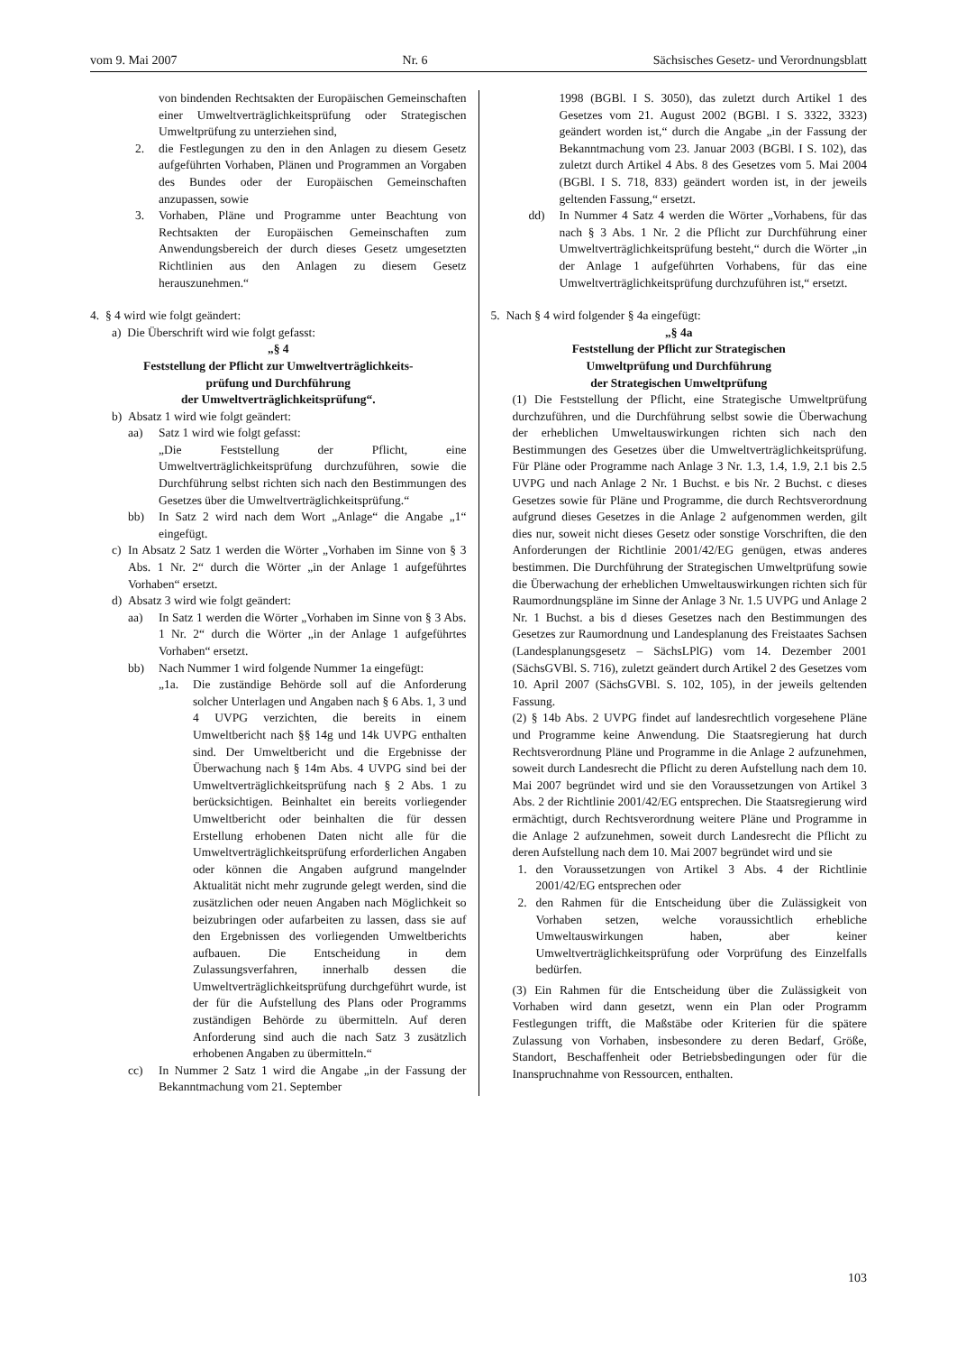vom 9. Mai 2007 Nr. 6 Sächsisches Gesetz- und Verordnungsblatt
von bindenden Rechtsakten der Europäischen Gemeinschaften einer Umweltverträglichkeitsprüfung oder Strategischen Umweltprüfung zu unterziehen sind,
2. die Festlegungen zu den in den Anlagen zu diesem Gesetz aufgeführten Vorhaben, Plänen und Programmen an Vorgaben des Bundes oder der Europäischen Gemeinschaften anzupassen, sowie
3. Vorhaben, Pläne und Programme unter Beachtung von Rechtsakten der Europäischen Gemeinschaften zum Anwendungsbereich der durch dieses Gesetz umgesetzten Richtlinien aus den Anlagen zu diesem Gesetz herauszunehmen.“
4. § 4 wird wie folgt geändert:
a) Die Überschrift wird wie folgt gefasst:
„§ 4
Feststellung der Pflicht zur Umweltverträglichkeits-
prüfung und Durchführung
der Umweltverträglichkeitsprüfung“.
b) Absatz 1 wird wie folgt geändert:
aa) Satz 1 wird wie folgt gefasst:
„Die Feststellung der Pflicht, eine Umweltverträglichkeitsprüfung durchzuführen, sowie die Durchführung selbst richten sich nach den Bestimmungen des Gesetzes über die Umweltverträglichkeitsprüfung.“
bb) In Satz 2 wird nach dem Wort „Anlage“ die Angabe „1“ eingefügt.
c) In Absatz 2 Satz 1 werden die Wörter „Vorhaben im Sinne von § 3 Abs. 1 Nr. 2“ durch die Wörter „in der Anlage 1 aufgeführtes Vorhaben“ ersetzt.
d) Absatz 3 wird wie folgt geändert:
aa) In Satz 1 werden die Wörter „Vorhaben im Sinne von § 3 Abs. 1 Nr. 2“ durch die Wörter „in der Anlage 1 aufgeführtes Vorhaben“ ersetzt.
bb) Nach Nummer 1 wird folgende Nummer 1a eingefügt:
„1a. Die zuständige Behörde soll auf die Anforderung solcher Unterlagen und Angaben nach § 6 Abs. 1, 3 und 4 UVPG verzichten, die bereits in einem Umweltbericht nach §§ 14g und 14k UVPG enthalten sind. Der Umweltbericht und die Ergebnisse der Überwachung nach § 14m Abs. 4 UVPG sind bei der Umweltverträglichkeitsprüfung nach § 2 Abs. 1 zu berücksichtigen. Beinhaltet ein bereits vorliegender Umweltbericht oder beinhalten die für dessen Erstellung erhobenen Daten nicht alle für die Umweltverträglichkeitsprüfung erforderlichen Angaben oder können die Angaben aufgrund mangelnder Aktualität nicht mehr zugrunde gelegt werden, sind die zusätzlichen oder neuen Angaben nach Möglichkeit so beizubringen oder aufarbeiten zu lassen, dass sie auf den Ergebnissen des vorliegenden Umweltberichts aufbauen. Die Entscheidung in dem Zulassungsverfahren, innerhalb dessen die Umweltverträglichkeitsprüfung durchgeführt wurde, ist der für die Aufstellung des Plans oder Programms zuständigen Behörde zu übermitteln. Auf deren Anforderung sind auch die nach Satz 3 zusätzlich erhobenen Angaben zu übermitteln.“
cc) In Nummer 2 Satz 1 wird die Angabe „in der Fassung der Bekanntmachung vom 21. September
1998 (BGBl. I S. 3050), das zuletzt durch Artikel 1 des Gesetzes vom 21. August 2002 (BGBl. I S. 3322, 3323) geändert worden ist,“ durch die Angabe „in der Fassung der Bekanntmachung vom 23. Januar 2003 (BGBl. I S. 102), das zuletzt durch Artikel 4 Abs. 8 des Gesetzes vom 5. Mai 2004 (BGBl. I S. 718, 833) geändert worden ist, in der jeweils geltenden Fassung,“ ersetzt.
dd) In Nummer 4 Satz 4 werden die Wörter „Vorhabens, für das nach § 3 Abs. 1 Nr. 2 die Pflicht zur Durchführung einer Umweltverträglichkeitsprüfung besteht,“ durch die Wörter „in der Anlage 1 aufgeführten Vorhabens, für das eine Umweltverträglichkeitsprüfung durchzuführen ist,“ ersetzt.
5. Nach § 4 wird folgender § 4a eingefügt:
„§ 4a
Feststellung der Pflicht zur Strategischen
Umweltprüfung und Durchführung
der Strategischen Umweltprüfung
(1) Die Feststellung der Pflicht, eine Strategische Umweltprüfung durchzuführen, und die Durchführung selbst sowie die Überwachung der erheblichen Umweltauswirkungen richten sich nach den Bestimmungen des Gesetzes über die Umweltverträglichkeitsprüfung. Für Pläne oder Programme nach Anlage 3 Nr. 1.3, 1.4, 1.9, 2.1 bis 2.5 UVPG und nach Anlage 2 Nr. 1 Buchst. e bis Nr. 2 Buchst. c dieses Gesetzes sowie für Pläne und Programme, die durch Rechtsverordnung aufgrund dieses Gesetzes in die Anlage 2 aufgenommen werden, gilt dies nur, soweit nicht dieses Gesetz oder sonstige Vorschriften, die den Anforderungen der Richtlinie 2001/42/EG genügen, etwas anderes bestimmen. Die Durchführung der Strategischen Umweltprüfung sowie die Überwachung der erheblichen Umweltauswirkungen richten sich für Raumordnungspläne im Sinne der Anlage 3 Nr. 1.5 UVPG und Anlage 2 Nr. 1 Buchst. a bis d dieses Gesetzes nach den Bestimmungen des Gesetzes zur Raumordnung und Landesplanung des Freistaates Sachsen (Landesplanungsgesetz – SächsLPlG) vom 14. Dezember 2001 (SächsGVBl. S. 716), zuletzt geändert durch Artikel 2 des Gesetzes vom 10. April 2007 (SächsGVBl. S. 102, 105), in der jeweils geltenden Fassung.
(2) § 14b Abs. 2 UVPG findet auf landesrechtlich vorgesehene Pläne und Programme keine Anwendung. Die Staatsregierung hat durch Rechtsverordnung Pläne und Programme in die Anlage 2 aufzunehmen, soweit durch Landesrecht die Pflicht zu deren Aufstellung nach dem 10. Mai 2007 begründet wird und sie den Voraussetzungen von Artikel 3 Abs. 2 der Richtlinie 2001/42/EG entsprechen. Die Staatsregierung wird ermächtigt, durch Rechtsverordnung weitere Pläne und Programme in die Anlage 2 aufzunehmen, soweit durch Landesrecht die Pflicht zu deren Aufstellung nach dem 10. Mai 2007 begründet wird und sie
1. den Voraussetzungen von Artikel 3 Abs. 4 der Richtlinie 2001/42/EG entsprechen oder
2. den Rahmen für die Entscheidung über die Zulässigkeit von Vorhaben setzen, welche voraussichtlich erhebliche Umweltauswirkungen haben, aber keiner Umweltverträglichkeitsprüfung oder Vorprüfung des Einzelfalls bedürfen.
(3) Ein Rahmen für die Entscheidung über die Zulässigkeit von Vorhaben wird dann gesetzt, wenn ein Plan oder Programm Festlegungen trifft, die Maßstäbe oder Kriterien für die spätere Zulassung von Vorhaben, insbesondere zu deren Bedarf, Größe, Standort, Beschaffenheit oder Betriebsbedingungen oder für die Inanspruchnahme von Ressourcen, enthalten.
103